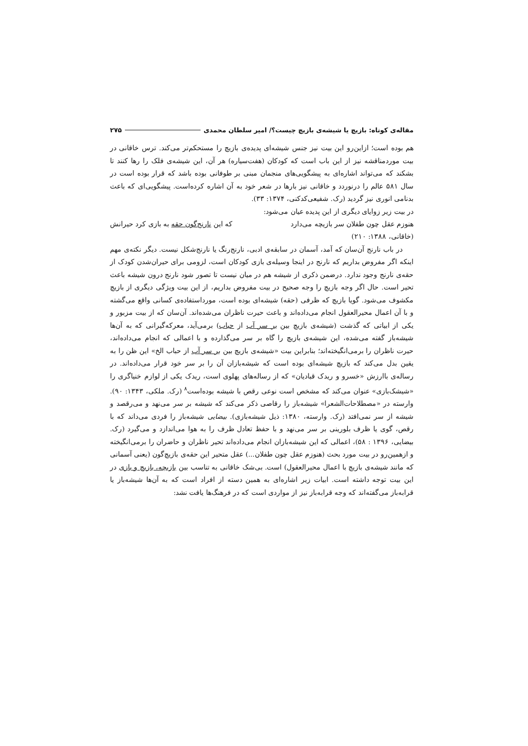مقاله‌ی کوتاه: بازیچ یا شیشه‌ی بازیچ چیست؟/ امیر سلطان محمدی ۲۷۵
هم بوده است؛ ازاین‌رو این بیت نیز جنس شیشه‌ای پدیده‌ی بازیچ را مستحکم‌تر می‌کند. ترس خاقانی در بیت موردمناقشه نیز از این باب است که کودکان (هفت‌سیاره) هر آن، این شیشه‌ی فلک را رها کنند تا بشکند که می‌تواند اشاره‌ای به پیشگویی‌های منجمان مبنی بر طوفانی بوده باشد که قرار بوده است در سال ۵۸۱ عالم را درنوردد و خاقانی نیز بارها در شعر خود به آن اشاره کرده‌است. پیشگویی‌ای که باعث بدنامی انوری نیز گردید (رک. شفیعی‌کدکنی، ۱۳۷۴: ۳۳).
در بیت زیر زوایای دیگری از این پدیده عیان می‌شود:
هنوزم عقل چون طفلان سر بازیچه می‌دارد که این نارنج‌گون حقه به بازی کرد حیرانش
(خاقانی، ۱۳۸۸: ۲۱۰)
در باب نارنج آن‌سان که آمد، آسمان در سابقه‌ی ادبی، نارنج‌رنگ یا نارنج‌شکل نیست. دیگر نکته‌ی مهم اینکه اگر مفروض بداریم که نارنج در اینجا وسیله‌ی بازی کودکان است، لزومی برای حیران‌شدن کودک از حقه‌ی نارنج وجود ندارد. درضمن ذکری از شیشه هم در میان نیست تا تصور شود نارنج درون شیشه باعث تحیر است. حال اگر وجه بازیچ را وجه صحیح در بیت مفروض بداریم، از این بیت ویژگی دیگری از بازیچ مکشوف می‌شود. گویا بازیچ که ظرفی (حقه) شیشه‌ای بوده است، مورداستفاده‌ی کسانی واقع می‌گشته و با آن اعمال محیرالعقول انجام می‌داده‌اند و باعث حیرت ناظران می‌شده‌اند. آن‌سان که از بیت مزبور و یکی از ابیاتی که گذشت (شیشه‌ی بازیچ بین بر سر آب از حباب) برمی‌آید، معرکه‌گیرانی که به آن‌ها شیشه‌باز گفته می‌شده، این شیشه‌ی بازیچ را گاه بر سر می‌گذارده و با اعمالی که انجام می‌داده‌اند، حیرت ناظران را برمی‌انگیخته‌اند؛ بنابراین بیت «شیشه‌ی بازیچ بین بر سر آب از حباب الخ» این ظن را به یقین بدل می‌کند که بازیچ شیشه‌ای بوده است که شیشه‌بازان آن را بر سر خود قرار می‌داده‌اند. در رساله‌ی باارزش «خسرو و ریدک قبادیان» که از رساله‌های پهلوی است، ریدک یکی از لوازم خنیاگری را «شیشک‌بازی» عنوان می‌کند که مشخص است نوعی رقص با شیشه بوده‌است<sup>۸</sup> (رک. ملکی، ۱۳۴۳: ۹۰). وارسته در «مصطلاحات‌الشعرا» شیشه‌باز را رقاصی ذکر می‌کند که شیشه بر سر می‌نهد و می‌رقصد و شیشه از سر نمی‌افتد (رک. وارسته، ۱۳۸۰: ذیل شیشه‌بازی). بیضایی شیشه‌باز را فردی می‌داند که با رقص، گوی یا ظرف بلورینی بر سر می‌نهد و با حفظ تعادل ظرف را به هوا می‌اندازد و می‌گیرد (رک. بیضایی، ۱۳۹۶ : ۵۸)، اعمالی که این شیشه‌بازان انجام می‌داده‌اند تحیر ناظران و حاضران را برمی‌انگیخته و ازهمین‌رو در بیت مورد بحث (هنوزم عقل چون طفلان...) عقل متحیر این حقه‌ی بازیچ‌گون (یعنی آسمانی که مانند شیشه‌ی بازیچ با اعمال محیرالعقول) است. بی‌شک خاقانی به تناسب بین بازیچه، بازیچ و بازی در این بیت توجه داشته است. ابیات زیر اشاره‌ای به همین دسته از افراد است که به آن‌ها شیشه‌باز یا قرابه‌باز می‌گفته‌اند که وجه قرابه‌باز نیز از مواردی است که در فرهنگ‌ها یافت نشد: